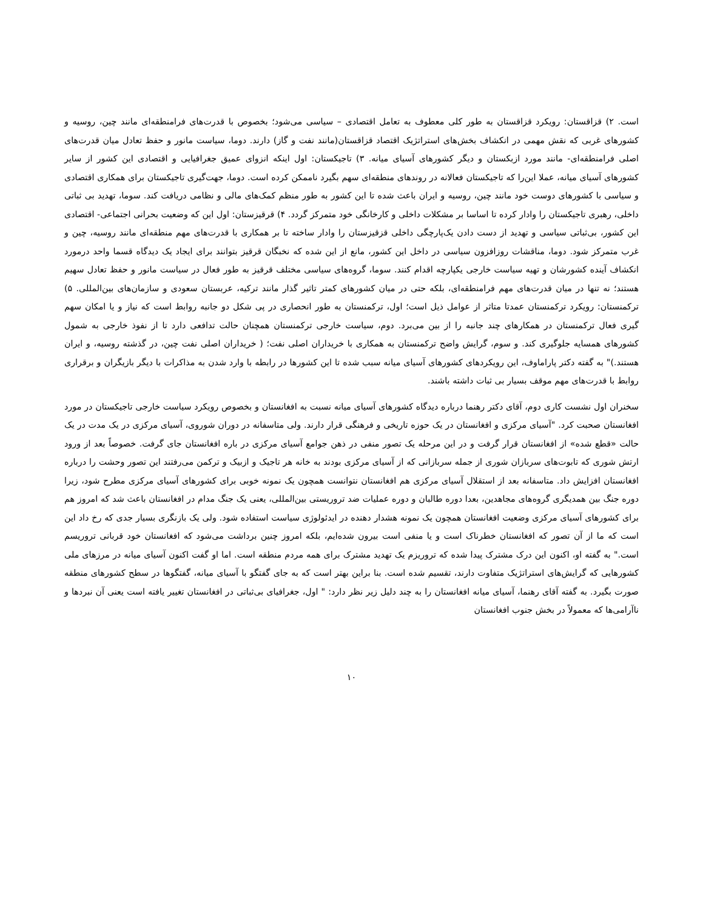است. ۲) قزاقستان: رویکرد قزاقستان به طور کلی معطوف به تعامل اقتصادی – سیاسی می‌شود؛ بخصوص با قدرت‌های فرامنطقه‌ای مانند چین، روسیه و کشورهای غربی که نقش مهمی در انکشاف بخش‌های استراتژیک اقتصاد قزاقستان(مانند نفت و گاز) دارند. دوما، سیاست مانور و حفظ تعادل میان قدرت‌های اصلی فرامنطقه‌ای- مانند مورد ازبکستان و دیگر کشورهای آسیای میانه. ۳) تاجیکستان: اول اینکه انزوای عمیق جغرافیایی و اقتصادی این کشور از سایر کشورهای آسیای میانه، عملا این‌را که تاجیکستان فعالانه در روندهای منطقه‌ای سهم بگیرد ناممکن کرده است. دوما، جهت‌گیری تاجیکستان برای همکاری اقتصادی و سیاسی با کشورهای دوست خود مانند چین، روسیه و ایران باعث شده تا این کشور به طور منظم کمک‌های مالی و نظامی دریافت کند. سوما، تهدید بی ثباتی داخلی، رهبری تاجیکستان را وادار کرده تا اساسا بر مشکلات داخلی و کارخانگی خود متمرکز گردد. ۴) قرقیزستان: اول این که وضعیت بحرانی اجتماعی- اقتصادی این کشور، بی‌ثباتی سیاسی و تهدید از دست دادن یک‌پارچگی داخلی قزقیزستان را وادار ساخته تا بر همکاری با قدرت‌های مهم منطقه‌ای مانند روسیه، چین و غرب متمرکز شود. دوما، مناقشات روزافزون سیاسی در داخل این کشور، مانع از این شده که نخبگان قرقیز بتوانند برای ایجاد یک دیدگاه قسما واحد درمورد انکشاف آینده کشورشان و تهیه سیاست خارجی یکپارچه اقدام کنند. سوما، گروه‌های سیاسی مختلف قرقیز به طور فعال در سیاست مانور و حفظ تعادل سهیم هستند؛ نه تنها در میان قدرت‌های مهم فرامنطقه‌ای، بلکه حتی در میان کشورهای کمتر تاثیر گذار مانند ترکیه، عربستان سعودی و سازمان‌های بین‌المللی. ۵) ترکمنستان: رویکرد ترکمنستان عمدتا متاثر از عوامل ذیل است؛ اول، ترکمنستان به طور انحصاری در پی شکل دو جانبه روابط است که نیاز و یا امکان سهم گیری فعال ترکمنستان در همکارهای چند جانبه را از بین می‌برد. دوم، سیاست خارجی ترکمنستان همچنان حالت تدافعی دارد تا از نفوذ خارجی به شمول کشورهای همسایه جلوگیری کند. و سوم، گرایش واضح ترکمنستان به همکاری با خریداران اصلی نفت؛ ( خریداران اصلی نفت چین، در گذشته روسیه، و ایران هستند.)" به گفته دکتر پاراماوف، این رویکردهای کشورهای آسیای میانه سبب شده تا این کشورها در رابطه با وارد شدن به مذاکرات با دیگر بازیگران و برقراری روابط با قدرت‌های مهم موقف بسیار بی ثبات داشته باشند.
سخنران اول نشست کاری دوم، آقای دکتر رهنما درباره دیدگاه کشورهای آسیای میانه نسبت به افغانستان و بخصوص رویکرد سیاست خارجی تاجیکستان در مورد افغانستان صحبت کرد. "آسیای مرکزی و افغانستان در یک حوزه تاریخی و فرهنگی قرار دارند. ولی متاسفانه در دوران شوروی، آسیای مرکزی در یک مدت در یک حالت «قطع شده» از افغانستان قرار گرفت و در این مرحله یک تصور منفی در ذهن جوامع آسیای مرکزی در باره افغانستان جای گرفت. خصوصاً بعد از ورود ارتش شوری که تابوت‌های سربازان شوری از جمله سربازانی که از آسیای مرکزی بودند به خانه هر تاجیک و ازبیک و ترکمن می‌رفتند این تصور وحشت را درباره افغانستان افزایش داد. متاسفانه بعد از استقلال آسیای مرکزی هم افغانستان نتوانست همچون یک نمونه خوبی برای کشورهای آسیای مرکزی مطرح شود، زیرا دوره جنگ بین همدیگری گروه‌های مجاهدین، بعدا دوره طالبان و دوره عملیات ضد تروریستی بین‌المللی، یعنی یک جنگ مدام در افغانستان باعث شد که امروز هم برای کشورهای آسیای مرکزی وضعیت افغانستان همچون یک نمونه هشدار دهنده در ایدئولوژی سیاست استفاده شود. ولی یک بازنگری بسیار جدی که رخ داد این است که ما از آن تصور که افغانستان خطرناک است و یا منفی است بیرون شده‌ایم، بلکه امروز چنین برداشت می‌شود که افغانستان خود قربانی تروریسم است." به گفته او، اکنون این درک مشترک پیدا شده که تروریزم یک تهدید مشترک برای همه مردم منطقه است. اما او گفت اکنون آسیای میانه در مرزهای ملی کشورهایی که گرایش‌های استراتژیک متفاوت دارند، تقسیم شده است. بنا براین بهتر است که به جای گفتگو با آسیای میانه، گفتگوها در سطح کشورهای منطقه صورت بگیرد. به گفته آقای رهنما، آسیای میانه افغانستان را به چند دلیل زیر نظر دارد: " اول، جغرافیای بی‌ثباتی در افغانستان تغییر یافته است یعنی آن نبردها و ناآرامی‌ها که معمولاً در بخش جنوب افغانستان
۱۰